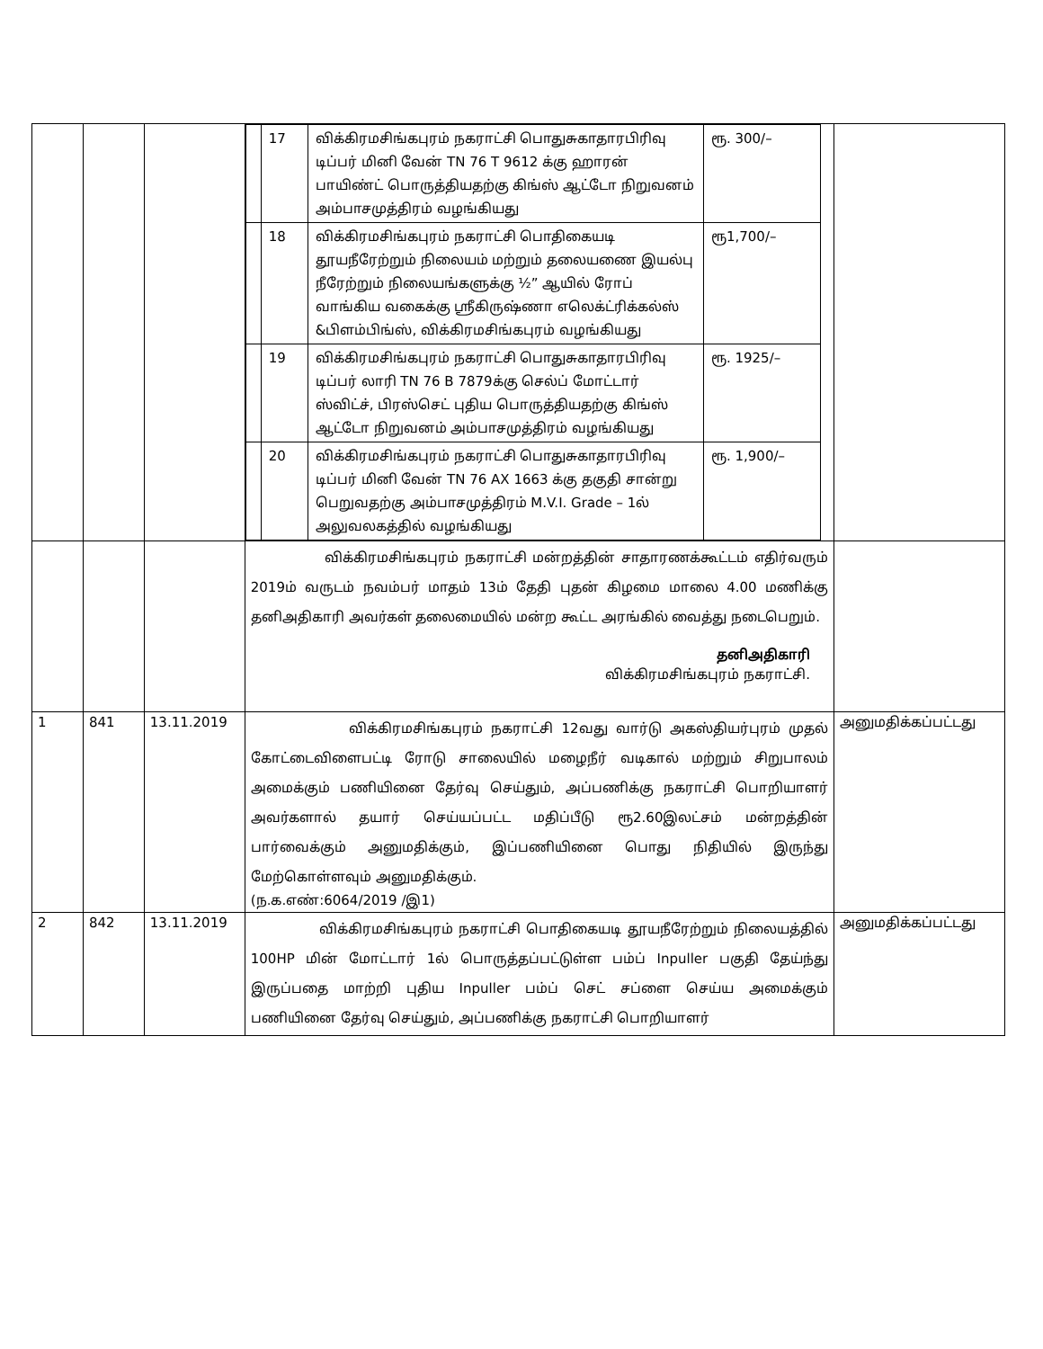| | | | / / 17 / விக்கிரமசிங்கபுரம் நகராட்சி பொதுசுகாதாரபிரிவு டிப்பர் மினி வேன் TN 76 T 9612 க்கு ஹாரன் பாயிண்ட் பொருத்தியதற்கு கிங்ஸ் ஆட்டோ நிறுவனம் அம்பாசமுத்திரம் வழங்கியது / ரூ. 300/– / / / 18 / விக்கிரமசிங்கபுரம் நகராட்சி பொதிகையடி தூயநீரேற்றும் நிலையம் மற்றும் தலையணை இயல்பு நீரேற்றும் நிலையங்களுக்கு ½” ஆயில் ரோப் வாங்கிய வகைக்கு ஸ்ரீகிருஷ்ணா எலெக்ட்ரிக்கல்ஸ் &பிளம்பிங்ஸ், விக்கிரமசிங்கபுரம் வழங்கியது / ரூ1,700/– / / / 19 / விக்கிரமசிங்கபுரம் நகராட்சி பொதுசுகாதாரபிரிவு டிப்பர் லாரி TN 76 B 7879க்கு செல்ப் மோட்டார் ஸ்விட்ச், பிரஸ்செட் புதிய பொருத்தியதற்கு கிங்ஸ் ஆட்டோ நிறுவனம் அம்பாசமுத்திரம் வழங்கியது / ரூ. 1925/– / / / 20 / விக்கிரமசிங்கபுரம் நகராட்சி பொதுசுகாதாரபிரிவு டிப்பர் மினி வேன் TN 76 AX 1663 க்கு தகுதி சான்று பெறுவதற்கு அம்பாசமுத்திரம் M.V.I. Grade – 1ல் அலுவலகத்தில் வழங்கியது / ரூ. 1,900/– / | |
| | | | விக்கிரமசிங்கபுரம் நகராட்சி மன்றத்தின் சாதாரணக்கூட்டம் எதிர்வரும் 2019ம் வருடம் நவம்பர் மாதம் 13ம் தேதி புதன் கிழமை மாலை 4.00 மணிக்கு தனிஅதிகாரி அவர்கள் தலைமையில் மன்ற கூட்ட அரங்கில் வைத்து நடைபெறும். தனிஅதிகாரி விக்கிரமசிங்கபுரம் நகராட்சி. | |
| 1 | 841 | 13.11.2019 | விக்கிரமசிங்கபுரம் நகராட்சி 12வது வார்டு அகஸ்தியர்புரம் முதல் கோட்டைவிளைபட்டி ரோடு சாலையில் மழைநீர் வடிகால் மற்றும் சிறுபாலம் அமைக்கும் பணியினை தேர்வு செய்தும், அப்பணிக்கு நகராட்சி பொறியாளர் அவர்களால் தயார் செய்யப்பட்ட மதிப்பீடு ரூ2.60இலட்சம் மன்றத்தின் பார்வைக்கும் அனுமதிக்கும், இப்பணியினை பொது நிதியில் இருந்து மேற்கொள்ளவும் அனுமதிக்கும். (ந.க.எண்:6064/2019 /இ1) | அனுமதிக்கப்பட்டது |
| 2 | 842 | 13.11.2019 | விக்கிரமசிங்கபுரம் நகராட்சி பொதிகையடி தூயநீரேற்றும் நிலையத்தில் 100HP மின் மோட்டார் 1ல் பொருத்தப்பட்டுள்ள பம்ப் Inpuller பகுதி தேய்ந்து இருப்பதை மாற்றி புதிய Inpuller பம்ப் செட் சப்ளை செய்ய அமைக்கும் பணியினை தேர்வு செய்தும், அப்பணிக்கு நகராட்சி பொறியாளர் | அனுமதிக்கப்பட்டது |